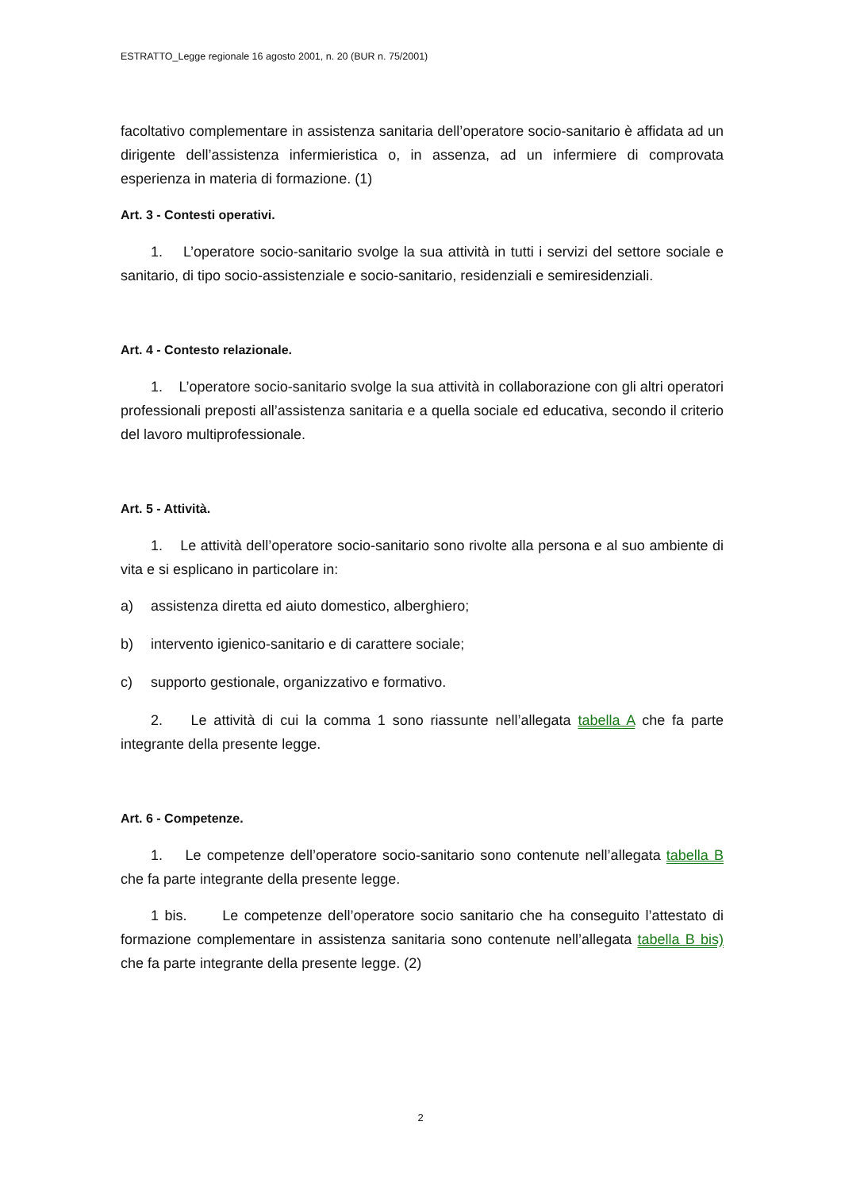ESTRATTO_Legge regionale 16 agosto 2001, n. 20 (BUR n. 75/2001)
facoltativo complementare in assistenza sanitaria dell’operatore socio-sanitario è affidata ad un dirigente dell’assistenza infermieristica o, in assenza, ad un infermiere di comprovata esperienza in materia di formazione. (1)
Art. 3 - Contesti operativi.
1. L’operatore socio-sanitario svolge la sua attività in tutti i servizi del settore sociale e sanitario, di tipo socio-assistenziale e socio-sanitario, residenziali e semiresidenziali.
Art. 4 - Contesto relazionale.
1. L’operatore socio-sanitario svolge la sua attività in collaborazione con gli altri operatori professionali preposti all’assistenza sanitaria e a quella sociale ed educativa, secondo il criterio del lavoro multiprofessionale.
Art. 5 - Attività.
1. Le attività dell’operatore socio-sanitario sono rivolte alla persona e al suo ambiente di vita e si esplicano in particolare in:
a) assistenza diretta ed aiuto domestico, alberghiero;
b) intervento igienico-sanitario e di carattere sociale;
c) supporto gestionale, organizzativo e formativo.
2. Le attività di cui la comma 1 sono riassunte nell’allegata tabella A che fa parte integrante della presente legge.
Art. 6 - Competenze.
1. Le competenze dell’operatore socio-sanitario sono contenute nell’allegata tabella B che fa parte integrante della presente legge.
1 bis. Le competenze dell’operatore socio sanitario che ha conseguito l’attestato di formazione complementare in assistenza sanitaria sono contenute nell’allegata tabella B bis) che fa parte integrante della presente legge. (2)
2